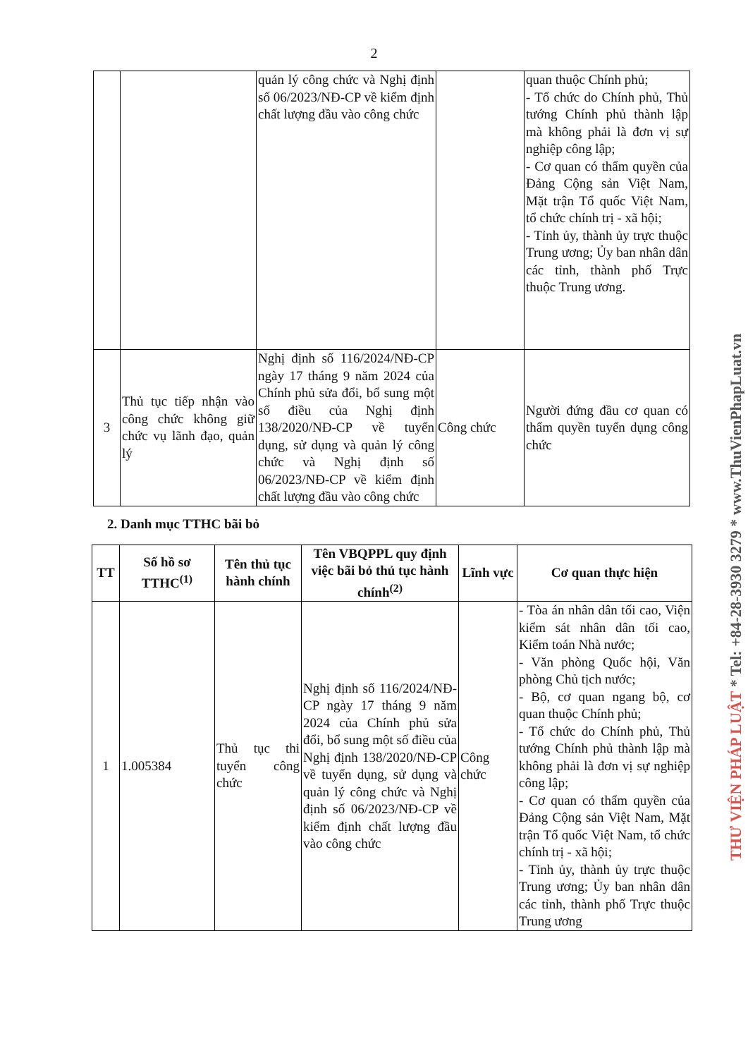2
| | | quản lý công chức và Nghị định số 06/2023/NĐ-CP về kiểm định chất lượng đầu vào công chức | | quan thuộc Chính phủ; - Tổ chức do Chính phủ, Thủ tướng Chính phủ thành lập mà không phải là đơn vị sự nghiệp công lập; - Cơ quan có thẩm quyền của Đảng Cộng sản Việt Nam, Mặt trận Tổ quốc Việt Nam, tổ chức chính trị - xã hội; - Tỉnh ủy, thành ủy trực thuộc Trung ương; Ủy ban nhân dân các tỉnh, thành phố Trực thuộc Trung ương. |
| 3 | Thủ tục tiếp nhận vào công chức không giữ chức vụ lãnh đạo, quản lý | Nghị định số 116/2024/NĐ-CP ngày 17 tháng 9 năm 2024 của Chính phủ sửa đổi, bổ sung một số điều của Nghị định 138/2020/NĐ-CP về tuyển dụng, sử dụng và quản lý công chức và Nghị định số 06/2023/NĐ-CP về kiểm định chất lượng đầu vào công chức | Công chức | Người đứng đầu cơ quan có thẩm quyền tuyển dụng công chức |
2. Danh mục TTHC bãi bỏ
| TT | Số hồ sơ TTHC<sup>(1)</sup> | Tên thủ tục hành chính | Tên VBQPPL quy định việc bãi bỏ thủ tục hành chính<sup>(2)</sup> | Lĩnh vực | Cơ quan thực hiện |
| --- | --- | --- | --- | --- | --- |
| 1 | 1.005384 | Thủ tục thi tuyển công chức | Nghị định số 116/2024/NĐ-CP ngày 17 tháng 9 năm 2024 của Chính phủ sửa đổi, bổ sung một số điều của Nghị định 138/2020/NĐ-CP về tuyển dụng, sử dụng và quản lý công chức và Nghị định số 06/2023/NĐ-CP về kiểm định chất lượng đầu vào công chức | Công chức | - Tòa án nhân dân tối cao, Viện kiểm sát nhân dân tối cao, Kiểm toán Nhà nước; - Văn phòng Quốc hội, Văn phòng Chủ tịch nước; - Bộ, cơ quan ngang bộ, cơ quan thuộc Chính phủ; - Tổ chức do Chính phủ, Thủ tướng Chính phủ thành lập mà không phải là đơn vị sự nghiệp công lập; - Cơ quan có thẩm quyền của Đảng Cộng sản Việt Nam, Mặt trận Tổ quốc Việt Nam, tổ chức chính trị - xã hội; - Tỉnh ủy, thành ủy trực thuộc Trung ương; Ủy ban nhân dân các tỉnh, thành phố Trực thuộc Trung ương |
THƯ VIỆN PHÁP LUẬT * Tel: +84-28-3930 3279 * www.ThuVienPhapLuat.vn